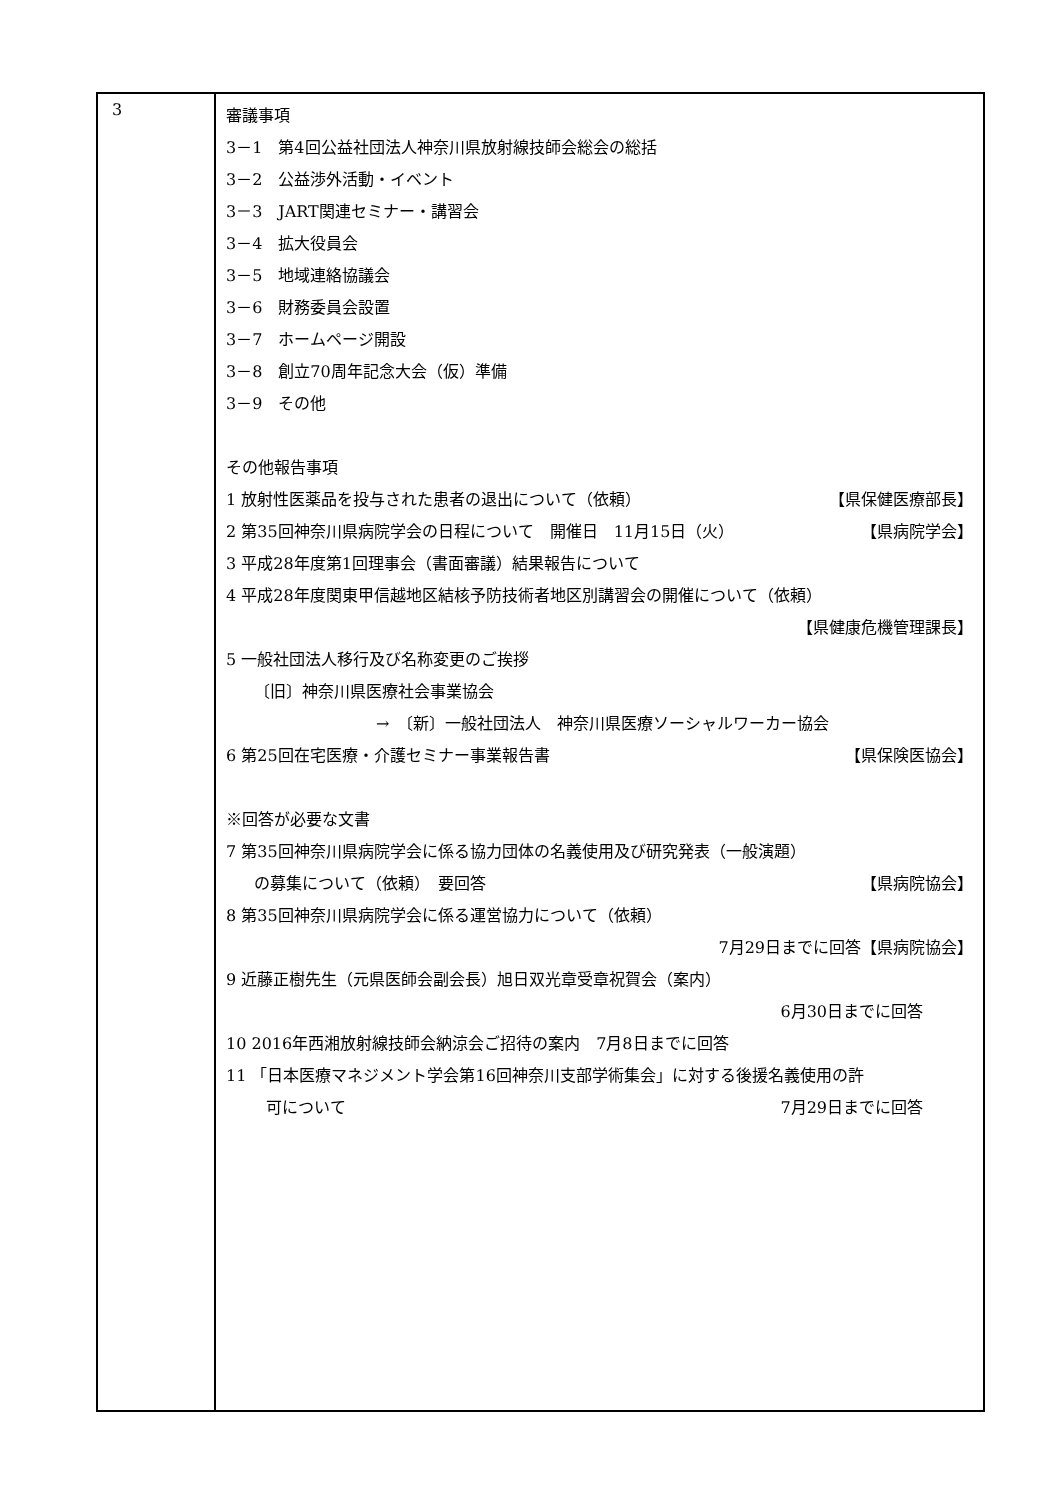| 3 | 審議事項 3－1 第4回公益社団法人神奈川県放射線技師会総会の総括 3－2 公益渉外活動・イベント 3－3 JART関連セミナー・講習会 3－4 拡大役員会 3－5 地域連絡協議会 3－6 財務委員会設置 3－7 ホームページ開設 3－8 創立70周年記念大会（仮）準備 3－9 その他 その他報告事項 1 放射性医薬品を投与された患者の退出について（依頼） 【県保健医療部長】 2 第35回神奈川県病院学会の日程について 開催日 11月15日（火） 【県病院学会】 3 平成28年度第1回理事会（書面審議）結果報告について 4 平成28年度関東甲信越地区結核予防技術者地区別講習会の開催について（依頼） 【県健康危機管理課長】 5 一般社団法人移行及び名称変更のご挨拶 〔旧〕神奈川県医療社会事業協会 → 〔新〕一般社団法人 神奈川県医療ソーシャルワーカー協会 6 第25回在宅医療・介護セミナー事業報告書 【県保険医協会】 ※回答が必要な文書 7 第35回神奈川県病院学会に係る協力団体の名義使用及び研究発表（一般演題） の募集について（依頼） 要回答 【県病院協会】 8 第35回神奈川県病院学会に係る運営協力について（依頼） 7月29日までに回答【県病院協会】 9 近藤正樹先生（元県医師会副会長）旭日双光章受章祝賀会（案内） 6月30日までに回答 10 2016年西湘放射線技師会納涼会ご招待の案内 7月8日までに回答 11 「日本医療マネジメント学会第16回神奈川支部学術集会」に対する後援名義使用の許 可について 7月29日までに回答 |